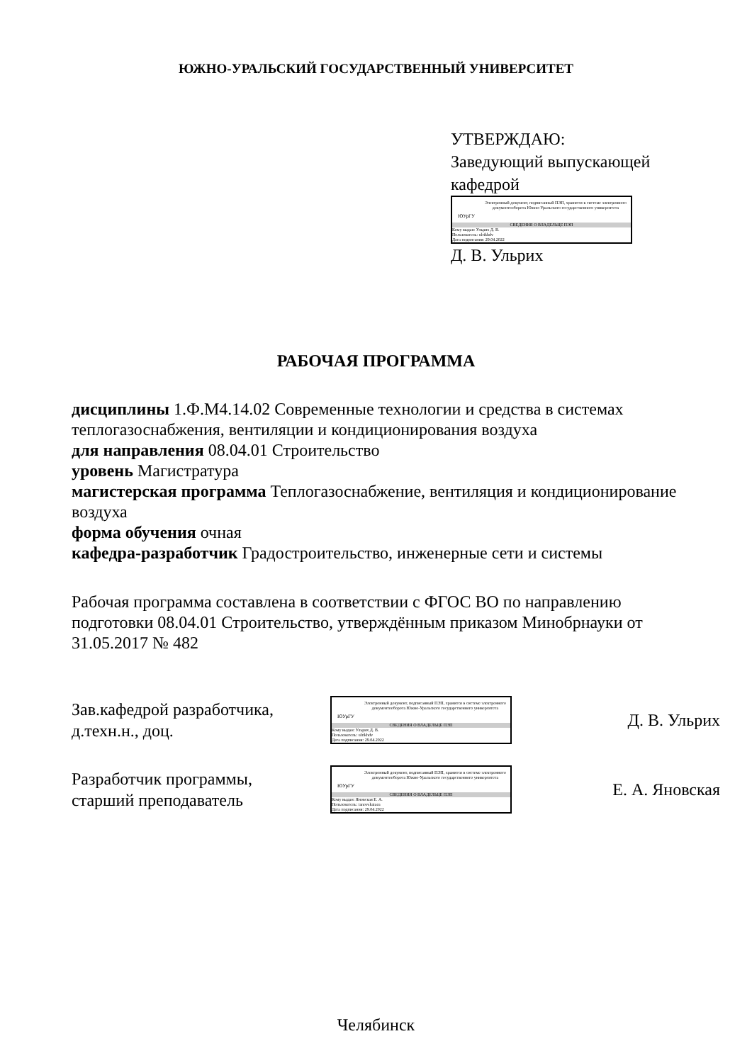ЮЖНО-УРАЛЬСКИЙ ГОСУДАРСТВЕННЫЙ УНИВЕРСИТЕТ
УТВЕРЖДАЮ:
Заведующий выпускающей
кафедрой
ЮУрГУ
Электронный документ, подписанный ПЭП, хранится в системе электронного документооборота Южно-Уральского государственного университета
СВЕДЕНИЯ О ВЛАДЕЛЬЦЕ ПЭП
Кому выдан: Ульрих Д. В.
Пользователь: ulrikhdv
Дата подписания: 29.04.2022
Д. В. Ульрих
РАБОЧАЯ ПРОГРАММА
дисциплины 1.Ф.М4.14.02 Современные технологии и средства в системах теплогазоснабжения, вентиляции и кондиционирования воздуха
для направления 08.04.01 Строительство
уровень Магистратура
магистерская программа Теплогазоснабжение, вентиляция и кондиционирование воздуха
форма обучения очная
кафедра-разработчик Градостроительство, инженерные сети и системы
Рабочая программа составлена в соответствии с ФГОС ВО по направлению подготовки 08.04.01 Строительство, утверждённым приказом Минобрнауки от 31.05.2017 № 482
Зав.кафедрой разработчика,
д.техн.н., доц.
ЮУрГУ
Электронный документ, подписанный ПЭП, хранится в системе электронного документооборота Южно-Уральского государственного университета
СВЕДЕНИЯ О ВЛАДЕЛЬЦЕ ПЭП
Кому выдан: Ульрих Д. В.
Пользователь: ulrikhdv
Дата подписания: 29.04.2022
Д. В. Ульрих
Разработчик программы,
старший преподаватель
ЮУрГУ
Электронный документ, подписанный ПЭП, хранится в системе электронного документооборота Южно-Уральского государственного университета
СВЕДЕНИЯ О ВЛАДЕЛЬЦЕ ПЭП
Кому выдан: Яновская Е. А.
Пользователь: ianovskaiaea
Дата подписания: 29.04.2022
Е. А. Яновская
Челябинск